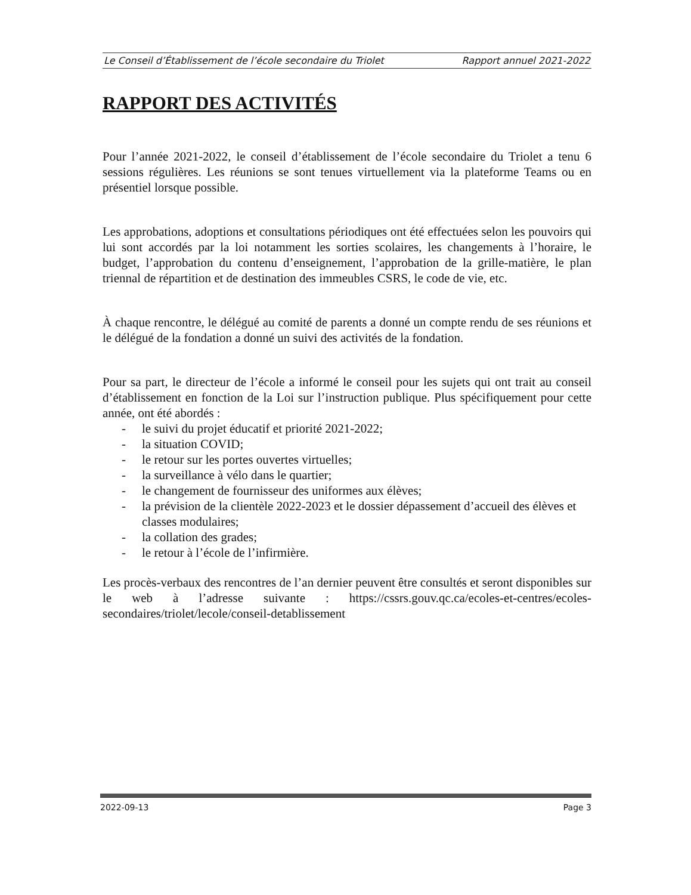Le Conseil d’Établissement de l’école secondaire du Triolet Rapport annuel 2021-2022
RAPPORT DES ACTIVITÉS
Pour l’année 2021-2022, le conseil d’établissement de l’école secondaire du Triolet a tenu 6 sessions régulières. Les réunions se sont tenues virtuellement via la plateforme Teams ou en présentiel lorsque possible.
Les approbations, adoptions et consultations périodiques ont été effectuées selon les pouvoirs qui lui sont accordés par la loi notamment les sorties scolaires, les changements à l’horaire, le budget, l’approbation du contenu d’enseignement, l’approbation de la grille-matière, le plan triennal de répartition et de destination des immeubles CSRS, le code de vie, etc.
À chaque rencontre, le délégué au comité de parents a donné un compte rendu de ses réunions et le délégué de la fondation a donné un suivi des activités de la fondation.
Pour sa part, le directeur de l’école a informé le conseil pour les sujets qui ont trait au conseil d’établissement en fonction de la Loi sur l’instruction publique. Plus spécifiquement pour cette année, ont été abordés :
- le suivi du projet éducatif et priorité 2021-2022;
- la situation COVID;
- le retour sur les portes ouvertes virtuelles;
- la surveillance à vélo dans le quartier;
- le changement de fournisseur des uniformes aux élèves;
- la prévision de la clientèle 2022-2023 et le dossier dépassement d’accueil des élèves et classes modulaires;
- la collation des grades;
- le retour à l’école de l’infirmière.
Les procès-verbaux des rencontres de l’an dernier peuvent être consultés et seront disponibles sur le web à l’adresse suivante : https://cssrs.gouv.qc.ca/ecoles-et-centres/ecoles-secondaires/triolet/lecole/conseil-detablissement
2022-09-13 Page 3